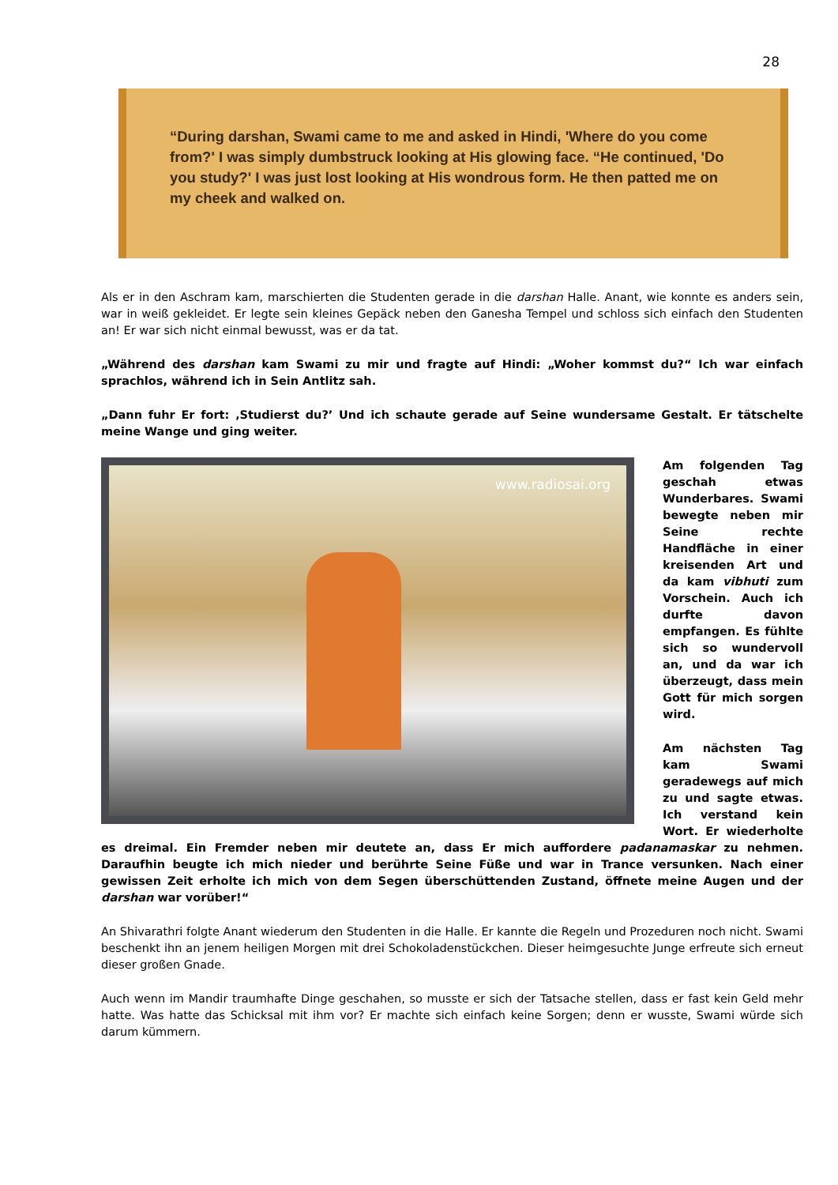28
“During darshan, Swami came to me and asked in Hindi, 'Where do you come from?' I was simply dumbstruck looking at His glowing face. “He continued, 'Do you study?' I was just lost looking at His wondrous form. He then patted me on my cheek and walked on.
Als er in den Aschram kam, marschierten die Studenten gerade in die darshan Halle. Anant, wie konnte es anders sein, war in weiß gekleidet. Er legte sein kleines Gepäck neben den Ganesha Tempel und schloss sich einfach den Studenten an! Er war sich nicht einmal bewusst, was er da tat.
„Während des darshan kam Swami zu mir und fragte auf Hindi: „Woher kommst du?“ Ich war einfach sprachlos, während ich in Sein Antlitz sah.
„Dann fuhr Er fort: ‚Studierst du?’ Und ich schaute gerade auf Seine wundersame Gestalt. Er tätschelte meine Wange und ging weiter.
www.radiosai.org
Am folgenden Tag geschah etwas Wunderbares. Swami bewegte neben mir Seine rechte Handfläche in einer kreisenden Art und da kam vibhuti zum Vorschein. Auch ich durfte davon empfangen. Es fühlte sich so wundervoll an, und da war ich überzeugt, dass mein Gott für mich sorgen wird.
Am nächsten Tag kam Swami geradewegs auf mich zu und sagte etwas. Ich verstand kein Wort. Er wiederholte es dreimal. Ein Fremder neben mir deutete an, dass Er mich auffordere padanamaskar zu nehmen. Daraufhin beugte ich mich nieder und berührte Seine Füße und war in Trance versunken. Nach einer gewissen Zeit erholte ich mich von dem Segen überschüttenden Zustand, öffnete meine Augen und der darshan war vorüber!“
An Shivarathri folgte Anant wiederum den Studenten in die Halle. Er kannte die Regeln und Prozeduren noch nicht. Swami beschenkt ihn an jenem heiligen Morgen mit drei Schokoladenstückchen. Dieser heimgesuchte Junge erfreute sich erneut dieser großen Gnade.
Auch wenn im Mandir traumhafte Dinge geschahen, so musste er sich der Tatsache stellen, dass er fast kein Geld mehr hatte. Was hatte das Schicksal mit ihm vor? Er machte sich einfach keine Sorgen; denn er wusste, Swami würde sich darum kümmern.